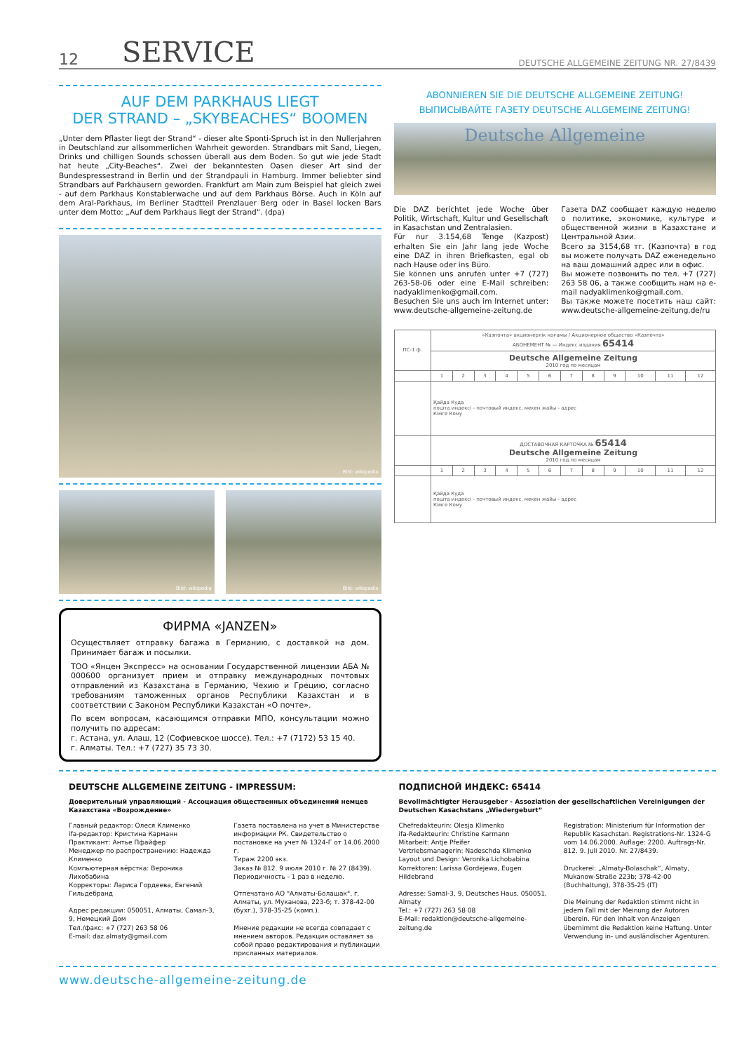12 SERVICE DEUTSCHE ALLGEMEINE ZEITUNG NR. 27/8439
AUF DEM PARKHAUS LIEGT
DER STRAND – „SKYBEACHES“ BOOMEN
„Unter dem Pflaster liegt der Strand“ - dieser alte Sponti-Spruch ist in den Nullerjahren in Deutschland zur allsommerlichen Wahrheit geworden. Strandbars mit Sand, Liegen, Drinks und chilligen Sounds schossen überall aus dem Boden. So gut wie jede Stadt hat heute „City-Beaches“. Zwei der bekanntesten Oasen dieser Art sind der Bundespressestrand in Berlin und der Strandpauli in Hamburg. Immer beliebter sind Strandbars auf Parkhäusern geworden. Frankfurt am Main zum Beispiel hat gleich zwei - auf dem Parkhaus Konstablerwache und auf dem Parkhaus Börse. Auch in Köln auf dem Aral-Parkhaus, im Berliner Stadtteil Prenzlauer Berg oder in Basel locken Bars unter dem Motto: „Auf dem Parkhaus liegt der Strand“. (dpa)
Bild: wikipedia
Bild: wikipedia Bild: wikipedia
ФИРМА «JANZEN»
Осуществляет отправку багажа в Германию, с доставкой на дом. Принимает багаж и посылки.
ТОО «Янцен Экспресс» на основании Государственной лицензии АБА № 000600 организует прием и отправку международных почтовых отправлений из Казахстана в Германию, Чехию и Грецию, согласно требованиям таможенных органов Республики Казахстан и в соответствии с Законом Республики Казахстан «О почте».
По всем вопросам, касающимся отправки МПО, консультации можно получить по адресам:
г. Астана, ул. Алаш, 12 (Софиевское шоссе). Тел.: +7 (7172) 53 15 40.
г. Алматы. Тел.: +7 (727) 35 73 30.
ABONNIEREN SIE DIE DEUTSCHE ALLGEMEINE ZEITUNG!
ВЫПИСЫВАЙТЕ ГАЗЕТУ DEUTSCHE ALLGEMEINE ZEITUNG!
Deutsche Allgemeine
Die DAZ berichtet jede Woche über Politik, Wirtschaft, Kultur und Gesellschaft in Kasachstan und Zentralasien.
Für nur 3.154,68 Tenge (Kazpost) erhalten Sie ein Jahr lang jede Woche eine DAZ in ihren Briefkasten, egal ob nach Hause oder ins Büro.
Sie können uns anrufen unter +7 (727) 263-58-06 oder eine E-Mail schreiben: nadyaklimenko@gmail.com.
Besuchen Sie uns auch im Internet unter: www.deutsche-allgemeine-zeitung.de
Газета DAZ сообщает каждую неделю о политике, экономике, культуре и общественной жизни в Казахстане и Центральной Азии.
Всего за 3154,68 тг. (Казпочта) в год вы можете получать DAZ еженедельно на ваш домашний адрес или в офис.
Вы можете позвонить по тел. +7 (727) 263 58 06, а также сообщить нам на e-mail nadyaklimenko@gmail.com.
Вы также можете посетить наш сайт: www.deutsche-allgemeine-zeitung.de/ru
| ПС-1 ф. | «Казпочта» акционерлік қоғамы / Акционерное общество «Казпочта» АБОНЕМЕНТ № — Индекс издания 65414 | | | | | | | | | | | |
| | Deutsche Allgemeine Zeitung 2010 год по месяцам | | | | | | | | | | | |
| | 1 | 2 | 3 | 4 | 5 | 6 | 7 | 8 | 9 | 10 | 11 | 12 |
| | Қайда Куда пошта индексі - почтовый индекс, мекен жайы - адрес Кімге Кому | | | | | | | | | | | |
| | ДОСТАВОЧНАЯ КАРТОЧКА № 65414 Deutsche Allgemeine Zeitung 2010 год по месяцам | | | | | | | | | | | |
| | 1 | 2 | 3 | 4 | 5 | 6 | 7 | 8 | 9 | 10 | 11 | 12 |
| | Қайда Куда пошта индексі - почтовый индекс, мекен жайы - адрес Кімге Кому | | | | | | | | | | | |
DEUTSCHE ALLGEMEINE ZEITUNG - IMPRESSUM:
Доверительный управляющий - Ассоциация общественных объединений немцев Казахстана «Возрождение»
Главный редактор: Олеся Клименко
ifa-редактор: Кристина Карманн
Практикант: Антье Пфайфер
Менеджер по распространению: Надежда Клименко
Компьютерная вёрстка: Вероника Лихобабина
Корректоры: Лариса Гордеева, Евгений Гильдебранд
Адрес редакции: 050051, Алматы, Самал-3, 9, Немецкий Дом
Тел./факс: +7 (727) 263 58 06
E-mail: daz.almaty@gmail.com
Газета поставлена на учет в Министерстве информации РК. Свидетельство о постановке на учет № 1324-Г от 14.06.2000 г.
Тираж 2200 экз.
Заказ № 812. 9 июля 2010 г. № 27 (8439).
Периодичность - 1 раз в неделю.
Отпечатано АО "Алматы-Болашак", г. Алматы, ул. Муканова, 223-б; т. 378-42-00 (бухг.), 378-35-25 (комп.).
Мнение редакции не всегда совпадает с мнением авторов. Редакция оставляет за собой право редактирования и публикации присланных материалов.
ПОДПИСНОЙ ИНДЕКС: 65414
Bevollmächtigter Herausgeber - Assoziation der gesellschaftlichen Vereinigungen der Deutschen Kasachstans „Wiedergeburt“
Chefredakteurin: Olesja Klimenko
ifa-Redakteurin: Christine Karmann
Mitarbeit: Antje Pfeifer
Vertriebsmanagerin: Nadeschda Klimenko
Layout und Design: Veronika Lichobabina
Korrektoren: Larissa Gordejewa, Eugen Hildebrand
Adresse: Samal-3, 9, Deutsches Haus, 050051, Almaty
Tel.: +7 (727) 263 58 08
E-Mail: redaktion@deutsche-allgemeine-zeitung.de
Registration: Ministerium für Information der Republik Kasachstan. Registrations-Nr. 1324-G vom 14.06.2000. Auflage: 2200. Auftrags-Nr. 812. 9. Juli 2010. Nr. 27/8439.
Druckerei: „Almaty-Bolaschak“, Almaty, Mukanow-Straße 223b; 378-42-00 (Buchhaltung), 378-35-25 (IT)
Die Meinung der Redaktion stimmt nicht in jedem Fall mit der Meinung der Autoren überein. Für den Inhalt von Anzeigen übernimmt die Redaktion keine Haftung. Unter Verwendung in- und ausländischer Agenturen.
www.deutsche-allgemeine-zeitung.de